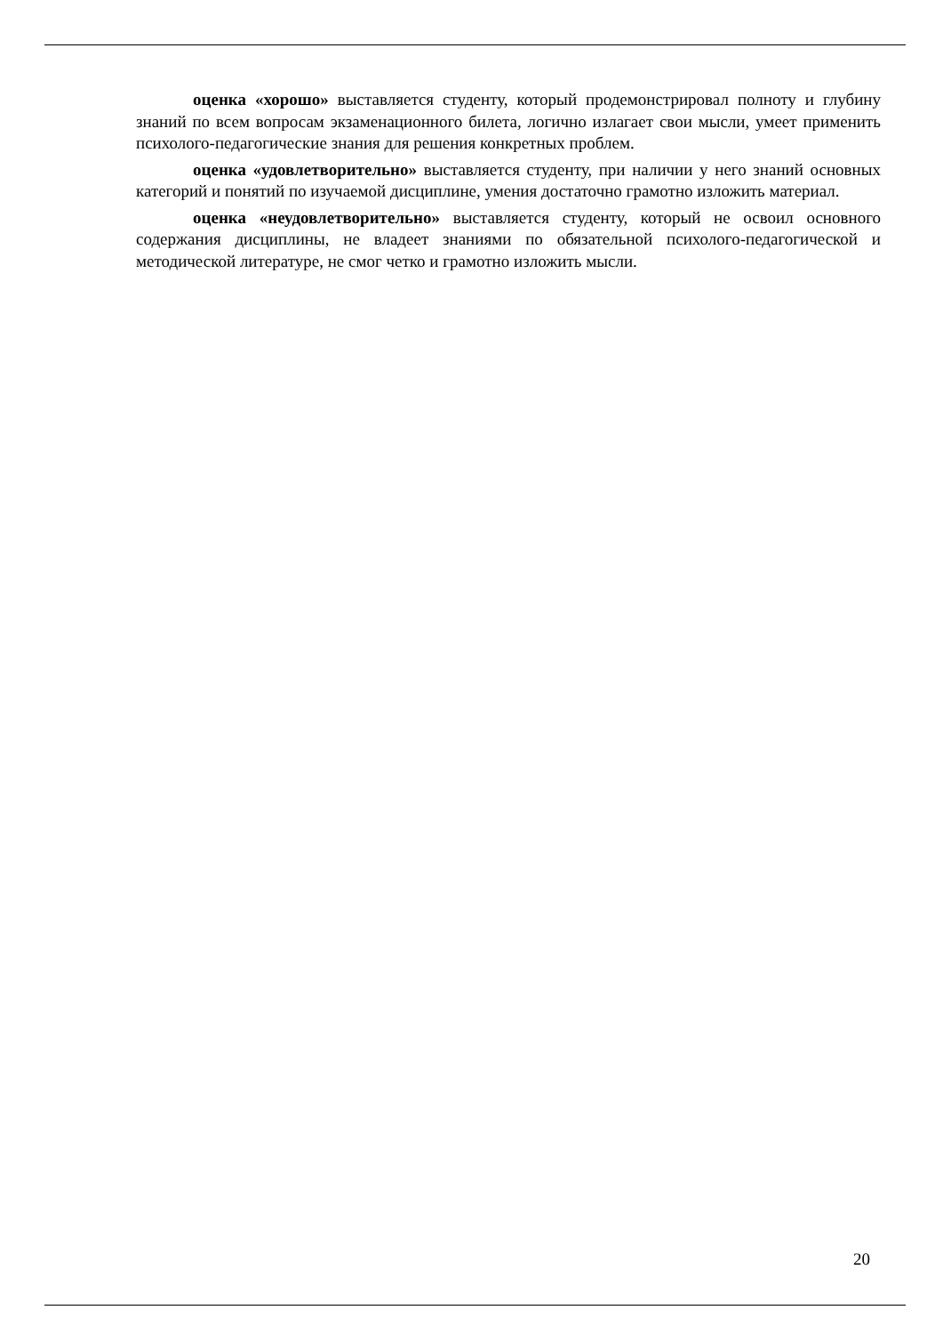оценка «хорошо» выставляется студенту, который продемонстрировал полноту и глубину знаний по всем вопросам экзаменационного билета, логично излагает свои мысли, умеет применить психолого-педагогические знания для решения конкретных проблем.
оценка «удовлетворительно» выставляется студенту, при наличии у него знаний основных категорий и понятий по изучаемой дисциплине, умения достаточно грамотно изложить материал.
оценка «неудовлетворительно» выставляется студенту, который не освоил основного содержания дисциплины, не владеет знаниями по обязательной психолого-педагогической и методической литературе, не смог четко и грамотно изложить мысли.
20